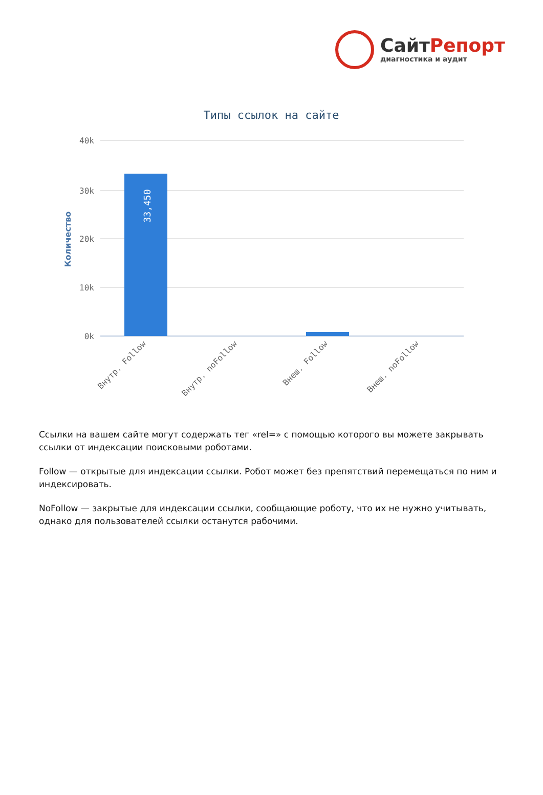СайтРепорт
диагностика и аудит
Типы ссылок на сайте
40k
30k
20k
10k
0k
Количество
33,450
Внутр. Follow
Внутр. noFollow
Внеш. Follow
Внеш. noFollow
Ссылки на вашем сайте могут содержать тег «rel=» с помощью которого вы можете закрывать ссылки от индексации поисковыми роботами.
Follow — открытые для индексации ссылки. Робот может без препятствий перемещаться по ним и индексировать.
NoFollow — закрытые для индексации ссылки, сообщающие роботу, что их не нужно учитывать, однако для пользователей ссылки останутся рабочими.